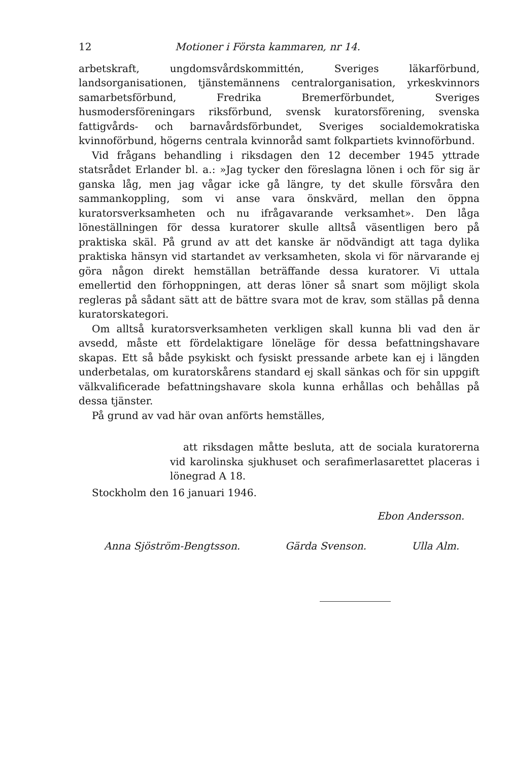12 Motioner i Första kammaren, nr 14.
arbetskraft, ungdomsvårdskommittén, Sveriges läkarförbund, landsorganisationen, tjänstemännens centralorganisation, yrkeskvinnors samarbetsförbund, Fredrika Bremerförbundet, Sveriges husmodersföreningars riksförbund, svensk kuratorsförening, svenska fattigvårds- och barnavårdsförbundet, Sveriges socialdemokratiska kvinnoförbund, högerns centrala kvinnoråd samt folkpartiets kvinnoförbund.
Vid frågans behandling i riksdagen den 12 december 1945 yttrade statsrådet Erlander bl. a.: »Jag tycker den föreslagna lönen i och för sig är ganska låg, men jag vågar icke gå längre, ty det skulle försvåra den sammankoppling, som vi anse vara önskvärd, mellan den öppna kuratorsverksamheten och nu ifrågavarande verksamhet». Den låga löneställningen för dessa kuratorer skulle alltså väsentligen bero på praktiska skäl. På grund av att det kanske är nödvändigt att taga dylika praktiska hänsyn vid startandet av verksamheten, skola vi för närvarande ej göra någon direkt hemställan beträffande dessa kuratorer. Vi uttala emellertid den förhoppningen, att deras löner så snart som möjligt skola regleras på sådant sätt att de bättre svara mot de krav, som ställas på denna kuratorskategori.
Om alltså kuratorsverksamheten verkligen skall kunna bli vad den är avsedd, måste ett fördelaktigare löneläge för dessa befattningshavare skapas. Ett så både psykiskt och fysiskt pressande arbete kan ej i längden underbetalas, om kuratorskårens standard ej skall sänkas och för sin uppgift välkvalificerade befattningshavare skola kunna erhållas och behållas på dessa tjänster.
På grund av vad här ovan anförts hemställes,
att riksdagen måtte besluta, att de sociala kuratorerna vid karolinska sjukhuset och serafimerlasarettet placeras i lönegrad A 18.
Stockholm den 16 januari 1946.
Ebon Andersson.
Anna Sjöström-Bengtsson. Gärda Svenson. Ulla Alm.